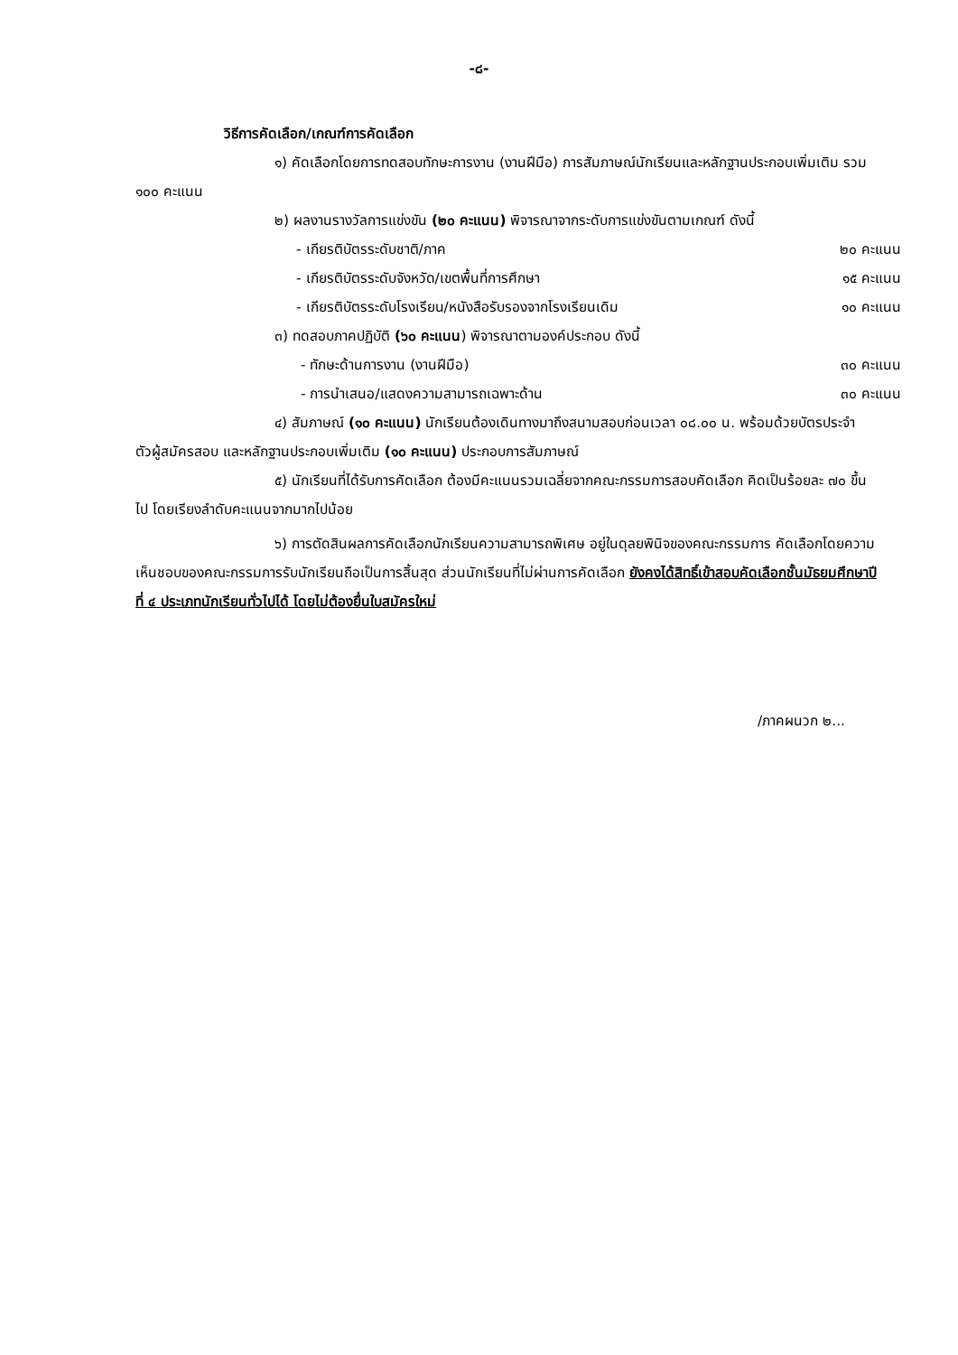-๘-
วิธีการคัดเลือก/เกณฑ์การคัดเลือก
๑) คัดเลือกโดยการทดสอบทักษะการงาน (งานฝีมือ) การสัมภาษณ์นักเรียนและหลักฐานประกอบเพิ่มเติม รวม ๑๐๐ คะแนน
๒) ผลงานรางวัลการแข่งขัน (๒๐ คะแนน) พิจารณาจากระดับการแข่งขันตามเกณฑ์ ดังนี้
- เกียรติบัตรระดับชาติ/ภาค ๒๐ คะแนน
- เกียรติบัตรระดับจังหวัด/เขตพื้นที่การศึกษา ๑๕ คะแนน
- เกียรติบัตรระดับโรงเรียน/หนังสือรับรองจากโรงเรียนเดิม ๑๐ คะแนน
๓) ทดสอบภาคปฏิบัติ (๖๐ คะแนน) พิจารณาตามองค์ประกอบ ดังนี้
- ทักษะด้านการงาน (งานฝีมือ) ๓๐ คะแนน
- การนำเสนอ/แสดงความสามารถเฉพาะด้าน ๓๐ คะแนน
๔) สัมภาษณ์ (๑๐ คะแนน) นักเรียนต้องเดินทางมาถึงสนามสอบก่อนเวลา ๐๘.๐๐ น. พร้อมด้วยบัตรประจำตัวผู้สมัครสอบ และหลักฐานประกอบเพิ่มเติม (๑๐ คะแนน) ประกอบการสัมภาษณ์
๕) นักเรียนที่ได้รับการคัดเลือก ต้องมีคะแนนรวมเฉลี่ยจากคณะกรรมการสอบคัดเลือก คิดเป็นร้อยละ ๗๐ ขึ้นไป โดยเรียงลำดับคะแนนจากมากไปน้อย
๖) การตัดสินผลการคัดเลือกนักเรียนความสามารถพิเศษ อยู่ในดุลยพินิจของคณะกรรมการ คัดเลือกโดยความเห็นชอบของคณะกรรมการรับนักเรียนถือเป็นการสิ้นสุด ส่วนนักเรียนที่ไม่ผ่านการคัดเลือก ยังคงได้สิทธิ์เข้าสอบคัดเลือกชั้นมัธยมศึกษาปีที่ ๔ ประเภทนักเรียนทั่วไปได้ โดยไม่ต้องยื่นใบสมัครใหม่
/ภาคผนวก ๒...